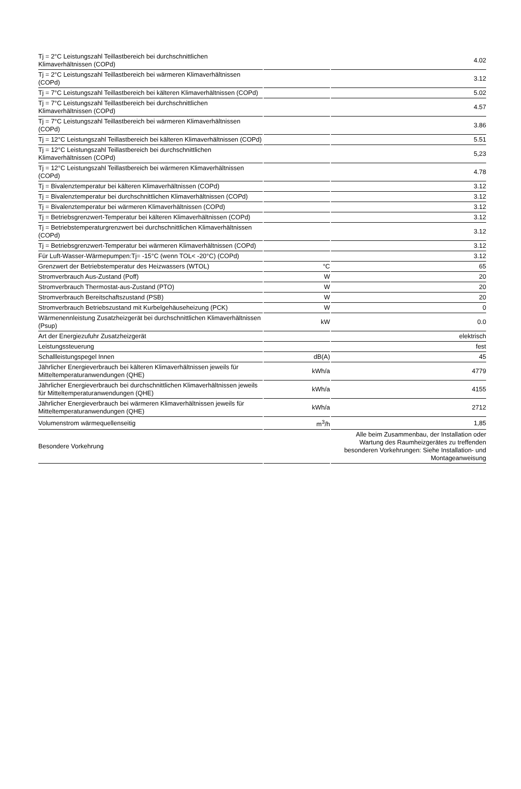| Tj = 2°C Leistungszahl Teillastbereich bei durchschnittlichen Klimaverhältnissen (COPd) | | 4.02 |
| Tj = 2°C Leistungszahl Teillastbereich bei wärmeren Klimaverhältnissen (COPd) | | 3.12 |
| Tj = 7°C Leistungszahl Teillastbereich bei kälteren Klimaverhältnissen (COPd) | | 5.02 |
| Tj = 7°C Leistungszahl Teillastbereich bei durchschnittlichen Klimaverhältnissen (COPd) | | 4.57 |
| Tj = 7°C Leistungszahl Teillastbereich bei wärmeren Klimaverhältnissen (COPd) | | 3.86 |
| Tj = 12°C Leistungszahl Teillastbereich bei kälteren Klimaverhältnissen (COPd) | | 5.51 |
| Tj = 12°C Leistungszahl Teillastbereich bei durchschnittlichen Klimaverhältnissen (COPd) | | 5,23 |
| Tj = 12°C Leistungszahl Teillastbereich bei wärmeren Klimaverhältnissen (COPd) | | 4.78 |
| Tj = Bivalenztemperatur bei kälteren Klimaverhältnissen (COPd) | | 3.12 |
| Tj = Bivalenztemperatur bei durchschnittlichen Klimaverhältnissen (COPd) | | 3.12 |
| Tj = Bivalenztemperatur bei wärmeren Klimaverhältnissen (COPd) | | 3.12 |
| Tj = Betriebsgrenzwert-Temperatur bei kälteren Klimaverhältnissen (COPd) | | 3.12 |
| Tj = Betriebstemperaturgrenzwert bei durchschnittlichen Klimaverhältnissen (COPd) | | 3.12 |
| Tj = Betriebsgrenzwert-Temperatur bei wärmeren Klimaverhältnissen (COPd) | | 3.12 |
| Für Luft-Wasser-Wärmepumpen:Tj= -15°C (wenn TOL< -20°C) (COPd) | | 3.12 |
| Grenzwert der Betriebstemperatur des Heizwassers (WTOL) | °C | 65 |
| Stromverbrauch Aus-Zustand (Poff) | W | 20 |
| Stromverbrauch Thermostat-aus-Zustand (PTO) | W | 20 |
| Stromverbrauch Bereitschaftszustand (PSB) | W | 20 |
| Stromverbrauch Betriebszustand mit Kurbelgehäuseheizung (PCK) | W | 0 |
| Wärmenennleistung Zusatzheizgerät bei durchschnittlichen Klimaverhältnissen (Psup) | kW | 0.0 |
| Art der Energiezufuhr Zusatzheizgerät | | elektrisch |
| Leistungssteuerung | | fest |
| Schallleistungspegel Innen | dB(A) | 45 |
| Jährlicher Energieverbrauch bei kälteren Klimaverhältnissen jeweils für Mitteltemperaturanwendungen (QHE) | kWh/a | 4779 |
| Jährlicher Energieverbrauch bei durchschnittlichen Klimaverhältnissen jeweils für Mitteltemperaturanwendungen (QHE) | kWh/a | 4155 |
| Jährlicher Energieverbrauch bei wärmeren Klimaverhältnissen jeweils für Mitteltemperaturanwendungen (QHE) | kWh/a | 2712 |
| Volumenstrom wärmequellenseitig | m<sup>3</sup>/h | 1,85 |
| Besondere Vorkehrung | | Alle beim Zusammenbau, der Installation oder Wartung des Raumheizgerätes zu treffenden besonderen Vorkehrungen: Siehe Installation- und Montageanweisung |